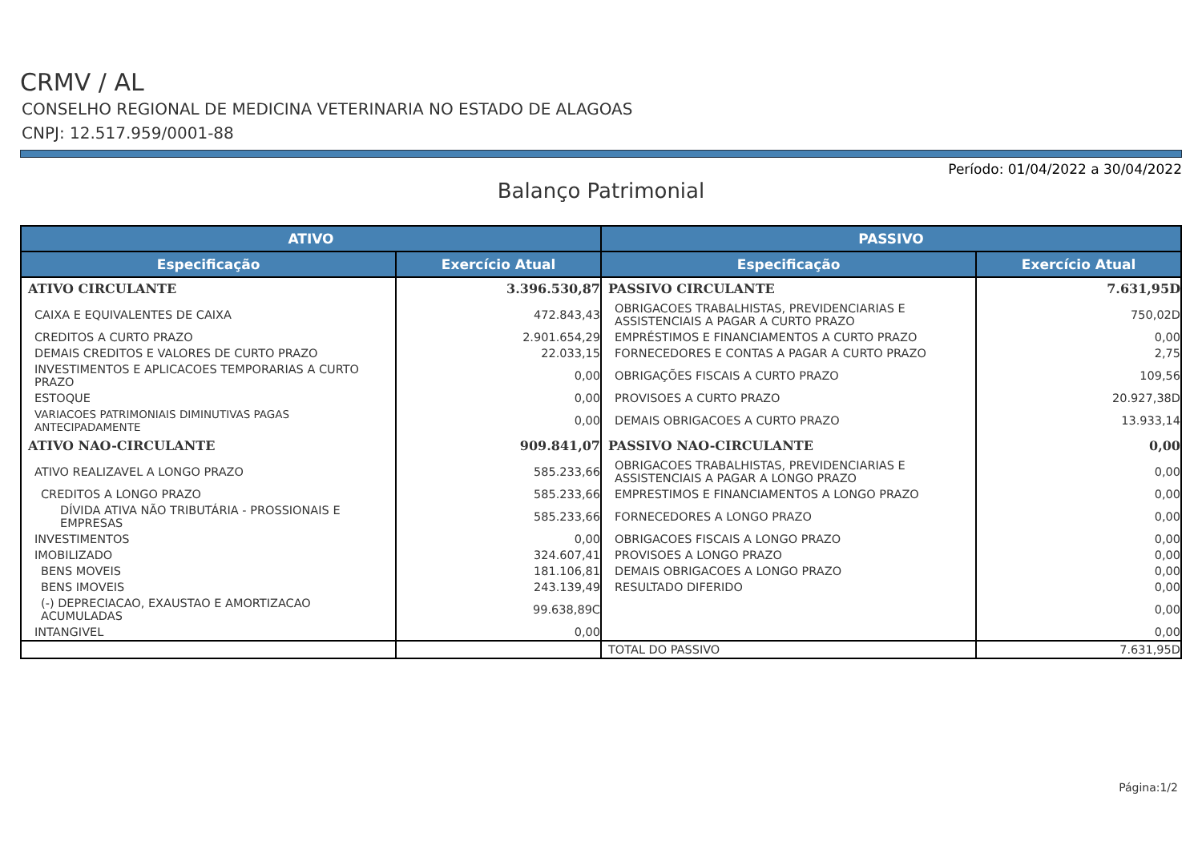CRMV / AL
CONSELHO REGIONAL DE MEDICINA VETERINARIA NO ESTADO DE ALAGOAS
CNPJ: 12.517.959/0001-88
Período: 01/04/2022 a 30/04/2022
Balanço Patrimonial
| ATIVO | | PASSIVO | |
| --- | --- | --- | --- |
| Especificação | Exercício Atual | Especificação | Exercício Atual |
| ATIVO CIRCULANTE | 3.396.530,87 | PASSIVO CIRCULANTE | 7.631,95D |
| CAIXA E EQUIVALENTES DE CAIXA | 472.843,43 | OBRIGACOES TRABALHISTAS, PREVIDENCIARIAS E ASSISTENCIAIS A PAGAR A CURTO PRAZO | 750,02D |
| CREDITOS A CURTO PRAZO | 2.901.654,29 | EMPRÉSTIMOS E FINANCIAMENTOS A CURTO PRAZO | 0,00 |
| DEMAIS CREDITOS E VALORES DE CURTO PRAZO | 22.033,15 | FORNECEDORES E CONTAS A PAGAR A CURTO PRAZO | 2,75 |
| INVESTIMENTOS E APLICACOES TEMPORARIAS A CURTO PRAZO | 0,00 | OBRIGAÇÕES FISCAIS A CURTO PRAZO | 109,56 |
| ESTOQUE | 0,00 | PROVISOES A CURTO PRAZO | 20.927,38D |
| VARIACOES PATRIMONIAIS DIMINUTIVAS PAGAS ANTECIPADAMENTE | 0,00 | DEMAIS OBRIGACOES A CURTO PRAZO | 13.933,14 |
| ATIVO NAO-CIRCULANTE | 909.841,07 | PASSIVO NAO-CIRCULANTE | 0,00 |
| ATIVO REALIZAVEL A LONGO PRAZO | 585.233,66 | OBRIGACOES TRABALHISTAS, PREVIDENCIARIAS E ASSISTENCIAIS A PAGAR A LONGO PRAZO | 0,00 |
| CREDITOS A LONGO PRAZO | 585.233,66 | EMPRESTIMOS E FINANCIAMENTOS A LONGO PRAZO | 0,00 |
| DÍVIDA ATIVA NÃO TRIBUTÁRIA - PROSSIONAIS E EMPRESAS | 585.233,66 | FORNECEDORES A LONGO PRAZO | 0,00 |
| INVESTIMENTOS | 0,00 | OBRIGACOES FISCAIS A LONGO PRAZO | 0,00 |
| IMOBILIZADO | 324.607,41 | PROVISOES A LONGO PRAZO | 0,00 |
| BENS MOVEIS | 181.106,81 | DEMAIS OBRIGACOES A LONGO PRAZO | 0,00 |
| BENS IMOVEIS | 243.139,49 | RESULTADO DIFERIDO | 0,00 |
| (-) DEPRECIACAO, EXAUSTAO E AMORTIZACAO ACUMULADAS | 99.638,89C | | 0,00 |
| INTANGIVEL | 0,00 | | 0,00 |
| | | TOTAL DO PASSIVO | 7.631,95D |
Página:1/2